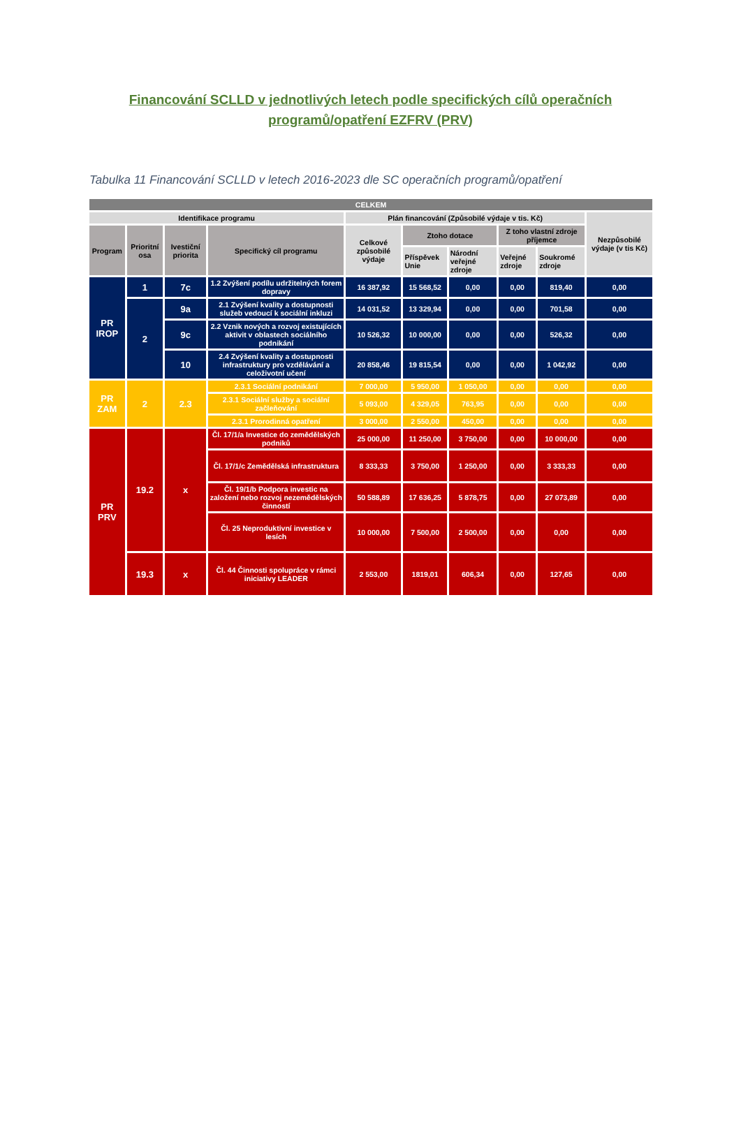Financování SCLLD v jednotlivých letech podle specifických cílů operačních programů/opatření EZFRV (PRV)
Tabulka 11 Financování SCLLD v letech 2016-2023 dle SC operačních programů/opatření
| CELKEM | | | | | | | | | |
| --- | --- | --- | --- | --- | --- | --- | --- | --- | --- |
| Identifikace programu | | | | Plán financování (Způsobilé výdaje v tis. Kč) | | | | | Nezpůsobilé výdaje (v tis Kč) |
| Program | Prioritní osa | Ivestiční priorita | Specifický cíl programu | Celkové způsobilé výdaje | Ztoho dotace | | Z toho vlastní zdroje příjemce | | |
| | | | | | Příspěvek Unie | Národní veřejné zdroje | Veřejné zdroje | Soukromé zdroje | |
| PR IROP | 1 | 7c | 1.2 Zvýšení podílu udržitelných forem dopravy | 16 387,92 | 15 568,52 | 0,00 | 0,00 | 819,40 | 0,00 |
| | 2 | 9a | 2.1 Zvýšení kvality a dostupnosti služeb vedoucí k sociální inkluzi | 14 031,52 | 13 329,94 | 0,00 | 0,00 | 701,58 | 0,00 |
| | | 9c | 2.2 Vznik nových a rozvoj existujících aktivit v oblastech sociálního podnikání | 10 526,32 | 10 000,00 | 0,00 | 0,00 | 526,32 | 0,00 |
| | | 10 | 2.4 Zvýšení kvality a dostupnosti infrastruktury pro vzdělávání a celoživotní učení | 20 858,46 | 19 815,54 | 0,00 | 0,00 | 1 042,92 | 0,00 |
| PR ZAM | 2 | 2.3 | 2.3.1 Sociální podnikání | 7 000,00 | 5 950,00 | 1 050,00 | 0,00 | 0,00 | 0,00 |
| | | | 2.3.1 Sociální služby a sociální začleňování | 5 093,00 | 4 329,05 | 763,95 | 0,00 | 0,00 | 0,00 |
| | | | 2.3.1 Prorodinná opatření | 3 000,00 | 2 550,00 | 450,00 | 0,00 | 0,00 | 0,00 |
| PR PRV | 19.2 | x | Čl. 17/1/a Investice do zemědělských podniků | 25 000,00 | 11 250,00 | 3 750,00 | 0,00 | 10 000,00 | 0,00 |
| | | | Čl. 17/1/c Zemědělská infrastruktura | 8 333,33 | 3 750,00 | 1 250,00 | 0,00 | 3 333,33 | 0,00 |
| | | | Čl. 19/1/b Podpora investic na založení nebo rozvoj nezemědělských činností | 50 588,89 | 17 636,25 | 5 878,75 | 0,00 | 27 073,89 | 0,00 |
| | | | Čl. 25 Neproduktivní investice v lesích | 10 000,00 | 7 500,00 | 2 500,00 | 0,00 | 0,00 | 0,00 |
| | 19.3 | x | Čl. 44 Činnosti spolupráce v rámci iniciativy LEADER | 2 553,00 | 1819,01 | 606,34 | 0,00 | 127,65 | 0,00 |